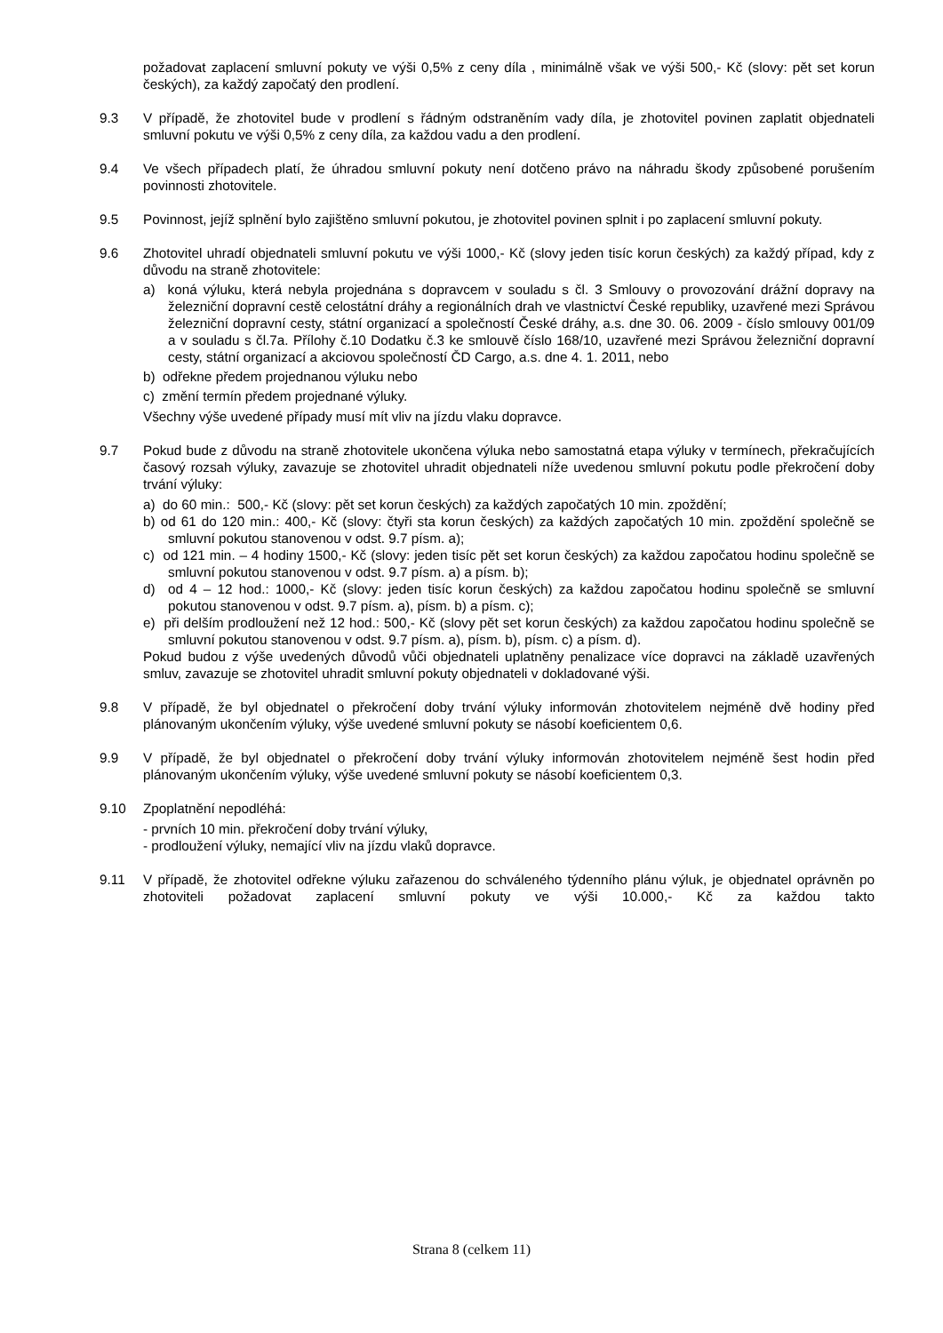požadovat zaplacení smluvní pokuty ve výši 0,5% z ceny díla , minimálně však ve výši 500,- Kč (slovy: pět set korun českých), za každý započatý den prodlení.
9.3 V případě, že zhotovitel bude v prodlení s řádným odstraněním vady díla, je zhotovitel povinen zaplatit objednateli smluvní pokutu ve výši 0,5% z ceny díla, za každou vadu a den prodlení.
9.4 Ve všech případech platí, že úhradou smluvní pokuty není dotčeno právo na náhradu škody způsobené porušením povinnosti zhotovitele.
9.5 Povinnost, jejíž splnění bylo zajištěno smluvní pokutou, je zhotovitel povinen splnit i po zaplacení smluvní pokuty.
9.6 Zhotovitel uhradí objednateli smluvní pokutu ve výši 1000,- Kč (slovy jeden tisíc korun českých) za každý případ, kdy z důvodu na straně zhotovitele:
a) koná výluku, která nebyla projednána s dopravcem v souladu s čl. 3 Smlouvy o provozování drážní dopravy na železniční dopravní cestě celostátní dráhy a regionálních drah ve vlastnictví České republiky, uzavřené mezi Správou železniční dopravní cesty, státní organizací a společností České dráhy, a.s. dne 30. 06. 2009 - číslo smlouvy 001/09 a v souladu s čl.7a. Přílohy č.10 Dodatku č.3 ke smlouvě číslo 168/10, uzavřené mezi Správou železniční dopravní cesty, státní organizací a akciovou společností ČD Cargo, a.s. dne 4. 1. 2011, nebo
b) odřekne předem projednanou výluku nebo
c) změní termín předem projednané výluky.
Všechny výše uvedené případy musí mít vliv na jízdu vlaku dopravce.
9.7 Pokud bude z důvodu na straně zhotovitele ukončena výluka nebo samostatná etapa výluky v termínech, překračujících časový rozsah výluky, zavazuje se zhotovitel uhradit objednateli níže uvedenou smluvní pokutu podle překročení doby trvání výluky:
a) do 60 min.: 500,- Kč (slovy: pět set korun českých) za každých započatých 10 min. zpoždění;
b) od 61 do 120 min.: 400,- Kč (slovy: čtyři sta korun českých) za každých započatých 10 min. zpoždění společně se smluvní pokutou stanovenou v odst. 9.7 písm. a);
c) od 121 min. – 4 hodiny 1500,- Kč (slovy: jeden tisíc pět set korun českých) za každou započatou hodinu společně se smluvní pokutou stanovenou v odst. 9.7 písm. a) a písm. b);
d) od 4 – 12 hod.: 1000,- Kč (slovy: jeden tisíc korun českých) za každou započatou hodinu společně se smluvní pokutou stanovenou v odst. 9.7 písm. a), písm. b) a písm. c);
e) při delším prodloužení než 12 hod.: 500,- Kč (slovy pět set korun českých) za každou započatou hodinu společně se smluvní pokutou stanovenou v odst. 9.7 písm. a), písm. b), písm. c) a písm. d).
Pokud budou z výše uvedených důvodů vůči objednateli uplatněny penalizace více dopravci na základě uzavřených smluv, zavazuje se zhotovitel uhradit smluvní pokuty objednateli v dokladované výši.
9.8 V případě, že byl objednatel o překročení doby trvání výluky informován zhotovitelem nejméně dvě hodiny před plánovaným ukončením výluky, výše uvedené smluvní pokuty se násobí koeficientem 0,6.
9.9 V případě, že byl objednatel o překročení doby trvání výluky informován zhotovitelem nejméně šest hodin před plánovaným ukončením výluky, výše uvedené smluvní pokuty se násobí koeficientem 0,3.
9.10 Zpoplatnění nepodléhá:
- prvních 10 min. překročení doby trvání výluky,
- prodloužení výluky, nemající vliv na jízdu vlaků dopravce.
9.11 V případě, že zhotovitel odřekne výluku zařazenou do schváleného týdenního plánu výluk, je objednatel oprávněn po zhotoviteli požadovat zaplacení smluvní pokuty ve výši 10.000,- Kč za každou takto
Strana 8 (celkem 11)